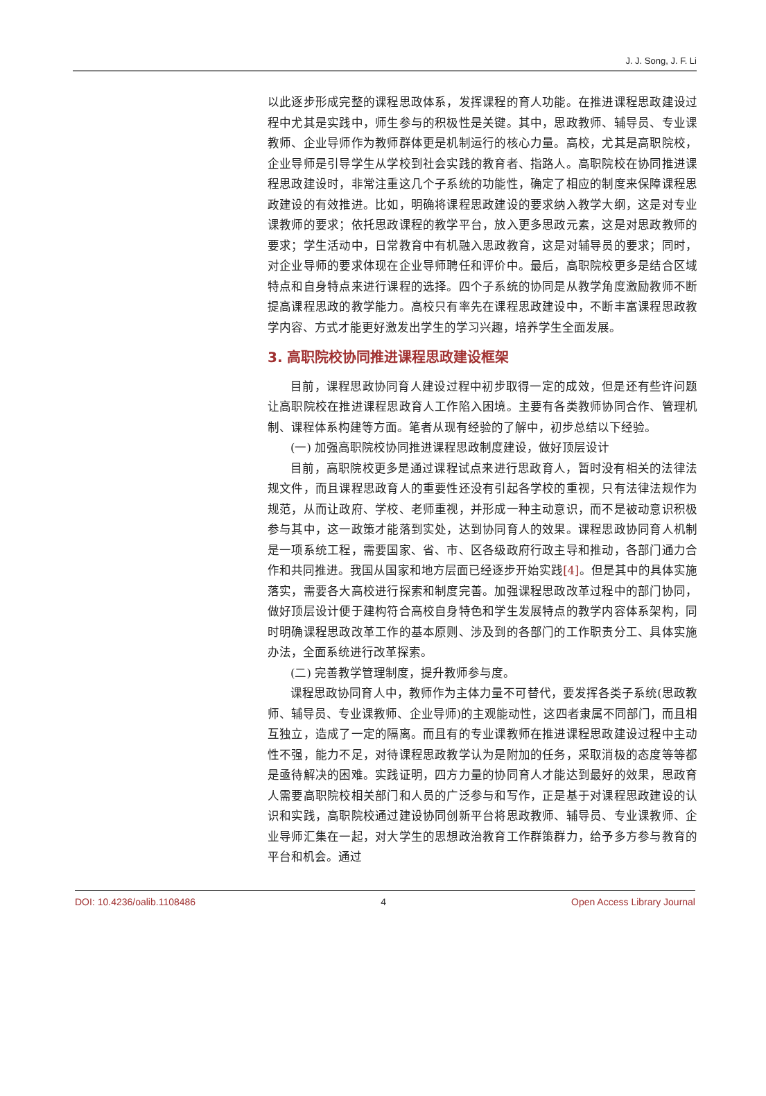J. J. Song, J. F. Li
以此逐步形成完整的课程思政体系，发挥课程的育人功能。在推进课程思政建设过程中尤其是实践中，师生参与的积极性是关键。其中，思政教师、辅导员、专业课教师、企业导师作为教师群体更是机制运行的核心力量。高校，尤其是高职院校，企业导师是引导学生从学校到社会实践的教育者、指路人。高职院校在协同推进课程思政建设时，非常注重这几个子系统的功能性，确定了相应的制度来保障课程思政建设的有效推进。比如，明确将课程思政建设的要求纳入教学大纲，这是对专业课教师的要求；依托思政课程的教学平台，放入更多思政元素，这是对思政教师的要求；学生活动中，日常教育中有机融入思政教育，这是对辅导员的要求；同时，对企业导师的要求体现在企业导师聘任和评价中。最后，高职院校更多是结合区域特点和自身特点来进行课程的选择。四个子系统的协同是从教学角度激励教师不断提高课程思政的教学能力。高校只有率先在课程思政建设中，不断丰富课程思政教学内容、方式才能更好激发出学生的学习兴趣，培养学生全面发展。
3. 高职院校协同推进课程思政建设框架
目前，课程思政协同育人建设过程中初步取得一定的成效，但是还有些许问题让高职院校在推进课程思政育人工作陷入困境。主要有各类教师协同合作、管理机制、课程体系构建等方面。笔者从现有经验的了解中，初步总结以下经验。
(一) 加强高职院校协同推进课程思政制度建设，做好顶层设计
目前，高职院校更多是通过课程试点来进行思政育人，暂时没有相关的法律法规文件，而且课程思政育人的重要性还没有引起各学校的重视，只有法律法规作为规范，从而让政府、学校、老师重视，并形成一种主动意识，而不是被动意识积极参与其中，这一政策才能落到实处，达到协同育人的效果。课程思政协同育人机制是一项系统工程，需要国家、省、市、区各级政府行政主导和推动，各部门通力合作和共同推进。我国从国家和地方层面已经逐步开始实践[4]。但是其中的具体实施落实，需要各大高校进行探索和制度完善。加强课程思政改革过程中的部门协同，做好顶层设计便于建构符合高校自身特色和学生发展特点的教学内容体系架构，同时明确课程思政改革工作的基本原则、涉及到的各部门的工作职责分工、具体实施办法，全面系统进行改革探索。
(二) 完善教学管理制度，提升教师参与度。
课程思政协同育人中，教师作为主体力量不可替代，要发挥各类子系统(思政教师、辅导员、专业课教师、企业导师)的主观能动性，这四者隶属不同部门，而且相互独立，造成了一定的隔离。而且有的专业课教师在推进课程思政建设过程中主动性不强，能力不足，对待课程思政教学认为是附加的任务，采取消极的态度等等都是亟待解决的困难。实践证明，四方力量的协同育人才能达到最好的效果，思政育人需要高职院校相关部门和人员的广泛参与和写作，正是基于对课程思政建设的认识和实践，高职院校通过建设协同创新平台将思政教师、辅导员、专业课教师、企业导师汇集在一起，对大学生的思想政治教育工作群策群力，给予多方参与教育的平台和机会。通过
DOI: 10.4236/oalib.1108486 4 Open Access Library Journal